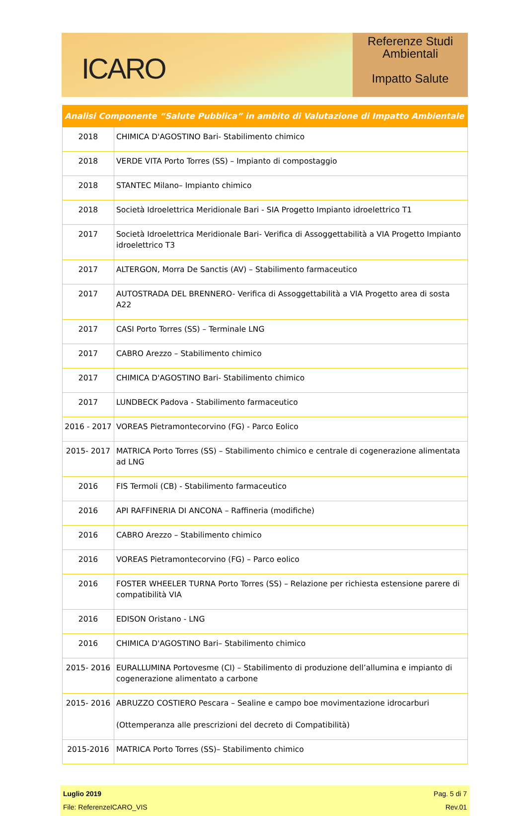ICARO
Referenze Studi
Ambientali
Impatto Salute
| Analisi Componente “Salute Pubblica” in ambito di Valutazione di Impatto Ambientale | |
| --- | --- |
| 2018 | CHIMICA D'AGOSTINO Bari- Stabilimento chimico |
| 2018 | VERDE VITA Porto Torres (SS) – Impianto di compostaggio |
| 2018 | STANTEC Milano– Impianto chimico |
| 2018 | Società Idroelettrica Meridionale Bari - SIA Progetto Impianto idroelettrico T1 |
| 2017 | Società Idroelettrica Meridionale Bari- Verifica di Assoggettabilità a VIA Progetto Impianto idroelettrico T3 |
| 2017 | ALTERGON, Morra De Sanctis (AV) – Stabilimento farmaceutico |
| 2017 | AUTOSTRADA DEL BRENNERO- Verifica di Assoggettabilità a VIA Progetto area di sosta A22 |
| 2017 | CASI Porto Torres (SS) – Terminale LNG |
| 2017 | CABRO Arezzo – Stabilimento chimico |
| 2017 | CHIMICA D'AGOSTINO Bari- Stabilimento chimico |
| 2017 | LUNDBECK Padova - Stabilimento farmaceutico |
| 2016 - 2017 | VOREAS Pietramontecorvino (FG) - Parco Eolico |
| 2015- 2017 | MATRICA Porto Torres (SS) – Stabilimento chimico e centrale di cogenerazione alimentata ad LNG |
| 2016 | FIS Termoli (CB) - Stabilimento farmaceutico |
| 2016 | API RAFFINERIA DI ANCONA – Raffineria (modifiche) |
| 2016 | CABRO Arezzo – Stabilimento chimico |
| 2016 | VOREAS Pietramontecorvino (FG) – Parco eolico |
| 2016 | FOSTER WHEELER TURNA Porto Torres (SS) – Relazione per richiesta estensione parere di compatibilità VIA |
| 2016 | EDISON Oristano - LNG |
| 2016 | CHIMICA D'AGOSTINO Bari– Stabilimento chimico |
| 2015- 2016 | EURALLUMINA Portovesme (CI) – Stabilimento di produzione dell’allumina e impianto di cogenerazione alimentato a carbone |
| 2015- 2016 | ABRUZZO COSTIERO Pescara – Sealine e campo boe movimentazione idrocarburi (Ottemperanza alle prescrizioni del decreto di Compatibilità) |
| 2015-2016 | MATRICA Porto Torres (SS)– Stabilimento chimico |
Luglio 2019 Pag. 5 di 7
File: ReferenzeICARO_VIS Rev.01